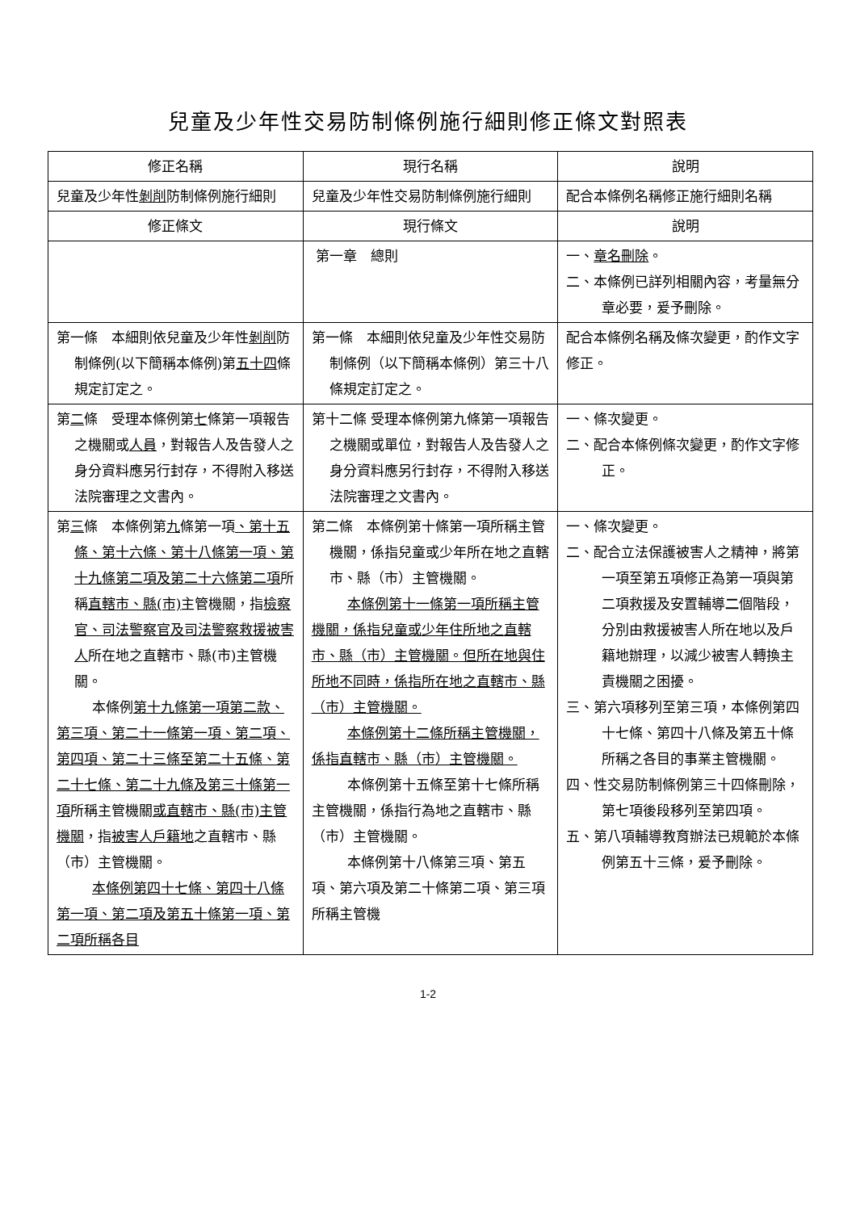兒童及少年性交易防制條例施行細則修正條文對照表
| 修正名稱 | 現行名稱 | 說明 |
| --- | --- | --- |
| 兒童及少年性 剝削 防制條例施行細則 | 兒童及少年性交易防制條例施行細則 | 配合本條例名稱修正施行細則名稱 |
| 修正條文 | 現行條文 | 說明 |
| | 第一章 總則 | 一、 章名刪除 。 二、本條例已詳列相關內容，考量無分章必要，爰予刪除。 |
| 第一條 本細則依兒童及少年性 剝削 防制條例(以下簡稱本條例)第 五十四 條規定訂定之。 | 第一條 本細則依兒童及少年性交易防制條例（以下簡稱本條例）第三十八條規定訂定之。 | 配合本條例名稱及條次變更，酌作文字修正。 |
| 第 二 條 受理本條例第 七 條第一項報告之機關或 人員 ，對報告人及告發人之身分資料應另行封存，不得附入移送法院審理之文書內。 | 第十二條 受理本條例第九條第一項報告之機關或單位，對報告人及告發人之身分資料應另行封存，不得附入移送法院審理之文書內。 | 一、條次變更。 二、配合本條例條次變更，酌作文字修正。 |
| 第 三 條 本條例第 九 條第一項 、第十五條、第十六條、第十八條第一項、第十九條第二項及第二十六條第二項 所稱 直轄市、縣(市) 主管機關，指 檢察官、司法警察官及司法警察救援被害人 所在地之直轄市、縣(市)主管機關。 本條例 第十九條第一項第二款、第三項、第二十一條第一項、第二項、第四項、第二十三條至第二十五條、第二十七條、第二十九條及第三十條第一項 所稱主管機關 或直轄市、縣(市)主管機關 ，指 被害人戶籍地 之直轄市、縣（市）主管機關。 本條例第四十七條、第四十八條第一項、第二項及第五十條第一項、第二項所稱各目 | 第二條 本條例第十條第一項所稱主管機關，係指兒童或少年所在地之直轄市、縣（市）主管機關。 本條例第十一條第一項所稱主管機關，係指兒童或少年住所地之直轄市、縣（市）主管機關。但所在地與住所地不同時，係指所在地之直轄市、縣（市）主管機關。 本條例第十二條所稱主管機關，係指直轄市、縣（市）主管機關。 本條例第十五條至第十七條所稱主管機關，係指行為地之直轄市、縣（市）主管機關。 本條例第十八條第三項、第五項、第六項及第二十條第二項、第三項所稱主管機 | 一、條次變更。 二、配合立法保護被害人之精神，將第一項至第五項修正為第一項與第二項救援及安置輔導 二 個階段，分別由救援被害人所在地以及戶籍地辦理，以減少被害人轉換主責機關之困擾。 三、第六項移列至第三項，本條例第四十七條、第四十八條及第五十條所稱之各目的事業主管機關。 四、性交易防制條例第三十四條刪除，第七項後段移列至第四項。 五、第八項輔導教育辦法已規範於本條例第五十三條，爰予刪除。 |
1-2